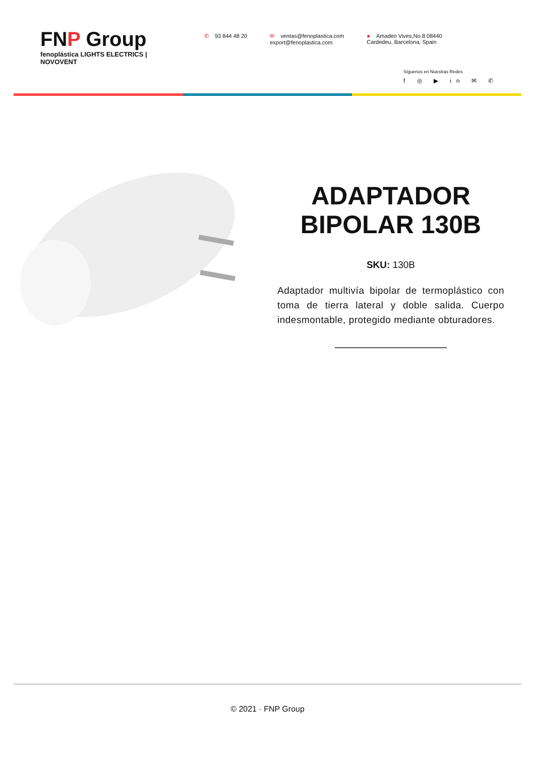FNP Group
fenoplástica LIGHTS ELECTRICS | NOVOVENT
✆ 93 844 48 20 ✉ ventas@fenoplastica.com
export@fenoplastica.com
● Amadeo Vives,No.8 08440
Cardedeu, Barcelona, Spain
Síguenos en Nuestras Redes
f ◎ ▶ in ✉ ✆
ADAPTADOR BIPOLAR 130B
SKU: 130B
Adaptador multivía bipolar de termoplástico con toma de tierra lateral y doble salida. Cuerpo indesmontable, protegido mediante obturadores.
© 2021 · FNP Group